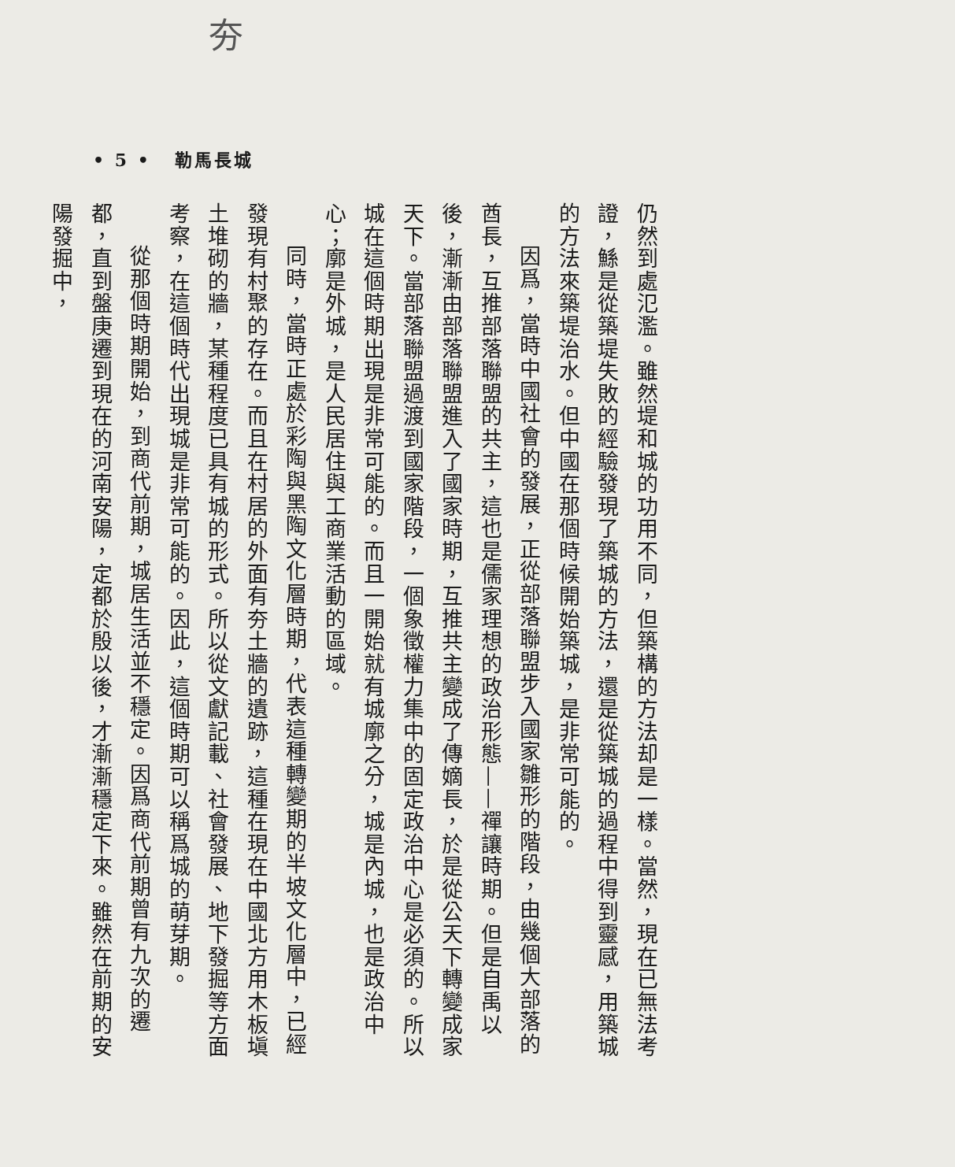夯
• 5 • 勒馬長城
仍然到處氾濫。雖然堤和城的功用不同，但築構的方法却是一樣。當然，現在已無法考證，鯀是從築堤失敗的經驗發現了築城的方法，還是從築城的過程中得到靈感，用築城的方法來築堤治水。但中國在那個時候開始築城，是非常可能的。
因爲，當時中國社會的發展，正從部落聯盟步入國家雛形的階段，由幾個大部落的酋長，互推部落聯盟的共主，這也是儒家理想的政治形態——禪讓時期。但是自禹以後，漸漸由部落聯盟進入了國家時期，互推共主變成了傳嫡長，於是從公天下轉變成家天下。當部落聯盟過渡到國家階段，一個象徵權力集中的固定政治中心是必須的。所以城在這個時期出現是非常可能的。而且一開始就有城廓之分，城是內城，也是政治中心；廓是外城，是人民居住與工商業活動的區域。
同時，當時正處於彩陶與黑陶文化層時期，代表這種轉變期的半坡文化層中，已經發現有村聚的存在。而且在村居的外面有夯土牆的遺跡，這種在現在中國北方用木板塡土堆砌的牆，某種程度已具有城的形式。所以從文獻記載、社會發展、地下發掘等方面考察，在這個時代出現城是非常可能的。因此，這個時期可以稱爲城的萌芽期。
從那個時期開始，到商代前期，城居生活並不穩定。因爲商代前期曾有九次的遷都，直到盤庚遷到現在的河南安陽，定都於殷以後，才漸漸穩定下來。雖然在前期的安陽發掘中，